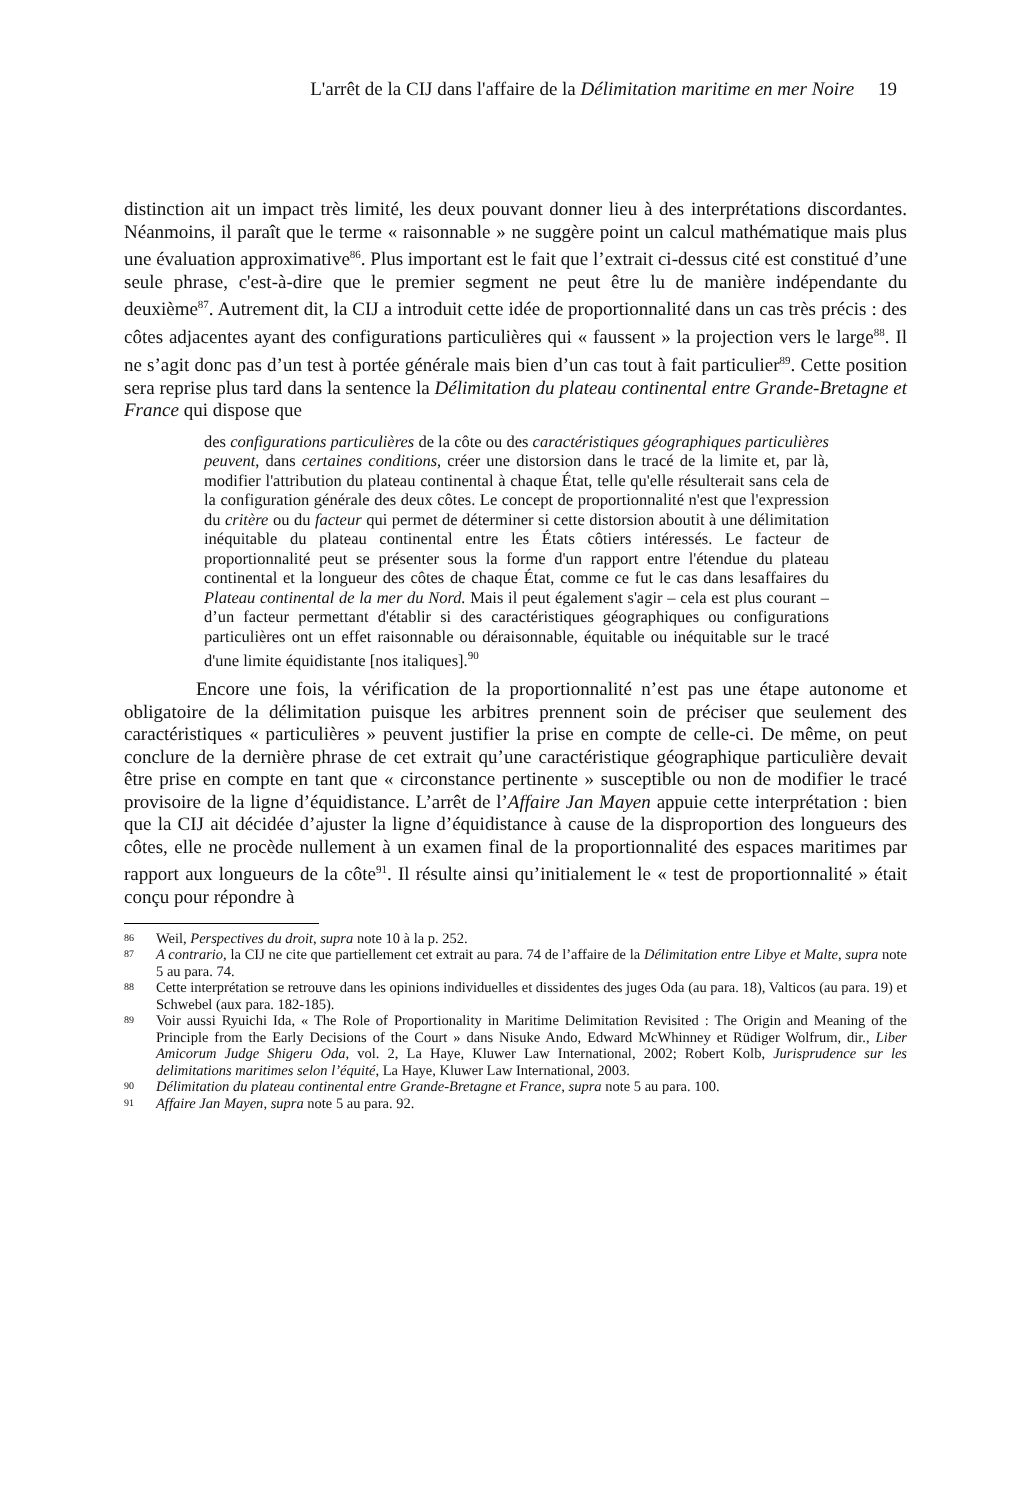L'arrêt de la CIJ dans l'affaire de la Délimitation maritime en mer Noire 19
distinction ait un impact très limité, les deux pouvant donner lieu à des interprétations discordantes. Néanmoins, il paraît que le terme « raisonnable » ne suggère point un calcul mathématique mais plus une évaluation approximative<sup>86</sup>. Plus important est le fait que l’extrait ci-dessus cité est constitué d’une seule phrase, c'est-à-dire que le premier segment ne peut être lu de manière indépendante du deuxième<sup>87</sup>. Autrement dit, la CIJ a introduit cette idée de proportionnalité dans un cas très précis : des côtes adjacentes ayant des configurations particulières qui « faussent » la projection vers le large<sup>88</sup>. Il ne s’agit donc pas d’un test à portée générale mais bien d’un cas tout à fait particulier<sup>89</sup>. Cette position sera reprise plus tard dans la sentence la Délimitation du plateau continental entre Grande-Bretagne et France qui dispose que
des configurations particulières de la côte ou des caractéristiques géographiques particulières peuvent, dans certaines conditions, créer une distorsion dans le tracé de la limite et, par là, modifier l'attribution du plateau continental à chaque État, telle qu'elle résulterait sans cela de la configuration générale des deux côtes. Le concept de proportionnalité n'est que l'expression du critère ou du facteur qui permet de déterminer si cette distorsion aboutit à une délimitation inéquitable du plateau continental entre les États côtiers intéressés. Le facteur de proportionnalité peut se présenter sous la forme d'un rapport entre l'étendue du plateau continental et la longueur des côtes de chaque État, comme ce fut le cas dans lesaffaires du Plateau continental de la mer du Nord. Mais il peut également s'agir – cela est plus courant – d’un facteur permettant d'établir si des caractéristiques géographiques ou configurations particulières ont un effet raisonnable ou déraisonnable, équitable ou inéquitable sur le tracé d'une limite équidistante [nos italiques].<sup>90</sup>
Encore une fois, la vérification de la proportionnalité n’est pas une étape autonome et obligatoire de la délimitation puisque les arbitres prennent soin de préciser que seulement des caractéristiques « particulières » peuvent justifier la prise en compte de celle-ci. De même, on peut conclure de la dernière phrase de cet extrait qu’une caractéristique géographique particulière devait être prise en compte en tant que « circonstance pertinente » susceptible ou non de modifier le tracé provisoire de la ligne d’équidistance. L’arrêt de l’Affaire Jan Mayen appuie cette interprétation : bien que la CIJ ait décidée d’ajuster la ligne d’équidistance à cause de la disproportion des longueurs des côtes, elle ne procède nullement à un examen final de la proportionnalité des espaces maritimes par rapport aux longueurs de la côte<sup>91</sup>. Il résulte ainsi qu’initialement le « test de proportionnalité » était conçu pour répondre à
86
Weil, Perspectives du droit, supra note 10 à la p. 252.
87
A contrario, la CIJ ne cite que partiellement cet extrait au para. 74 de l’affaire de la Délimitation entre Libye et Malte, supra note 5 au para. 74.
88
Cette interprétation se retrouve dans les opinions individuelles et dissidentes des juges Oda (au para. 18), Valticos (au para. 19) et Schwebel (aux para. 182-185).
89
Voir aussi Ryuichi Ida, « The Role of Proportionality in Maritime Delimitation Revisited : The Origin and Meaning of the Principle from the Early Decisions of the Court » dans Nisuke Ando, Edward McWhinney et Rüdiger Wolfrum, dir., Liber Amicorum Judge Shigeru Oda, vol. 2, La Haye, Kluwer Law International, 2002; Robert Kolb, Jurisprudence sur les delimitations maritimes selon l’équité, La Haye, Kluwer Law International, 2003.
90
Délimitation du plateau continental entre Grande-Bretagne et France, supra note 5 au para. 100.
91
Affaire Jan Mayen, supra note 5 au para. 92.